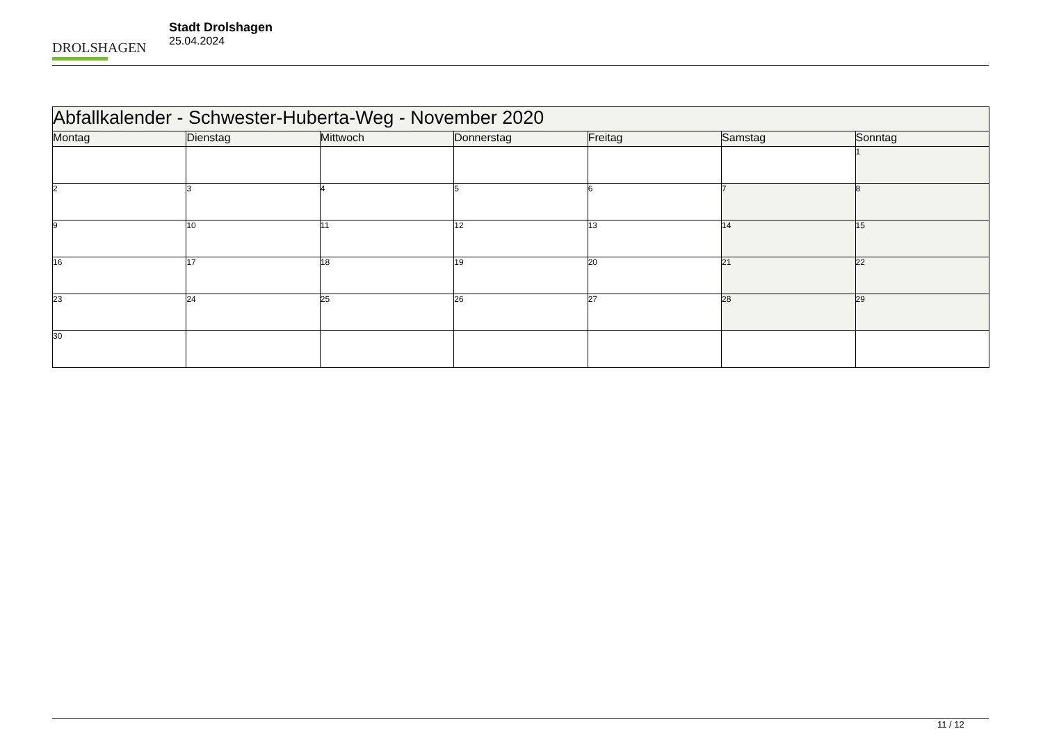DROLSHAGEN
Stadt Drolshagen
25.04.2024
| Abfallkalender - Schwester-Huberta-Weg - November 2020 | | | | | | |
| --- | --- | --- | --- | --- | --- | --- |
| Montag | Dienstag | Mittwoch | Donnerstag | Freitag | Samstag | Sonntag |
| | | | | | | 1 |
| 2 | 3 | 4 | 5 | 6 | 7 | 8 |
| 9 | 10 | 11 | 12 | 13 | 14 | 15 |
| 16 | 17 | 18 | 19 | 20 | 21 | 22 |
| 23 | 24 | 25 | 26 | 27 | 28 | 29 |
| 30 | | | | | | |
11 / 12